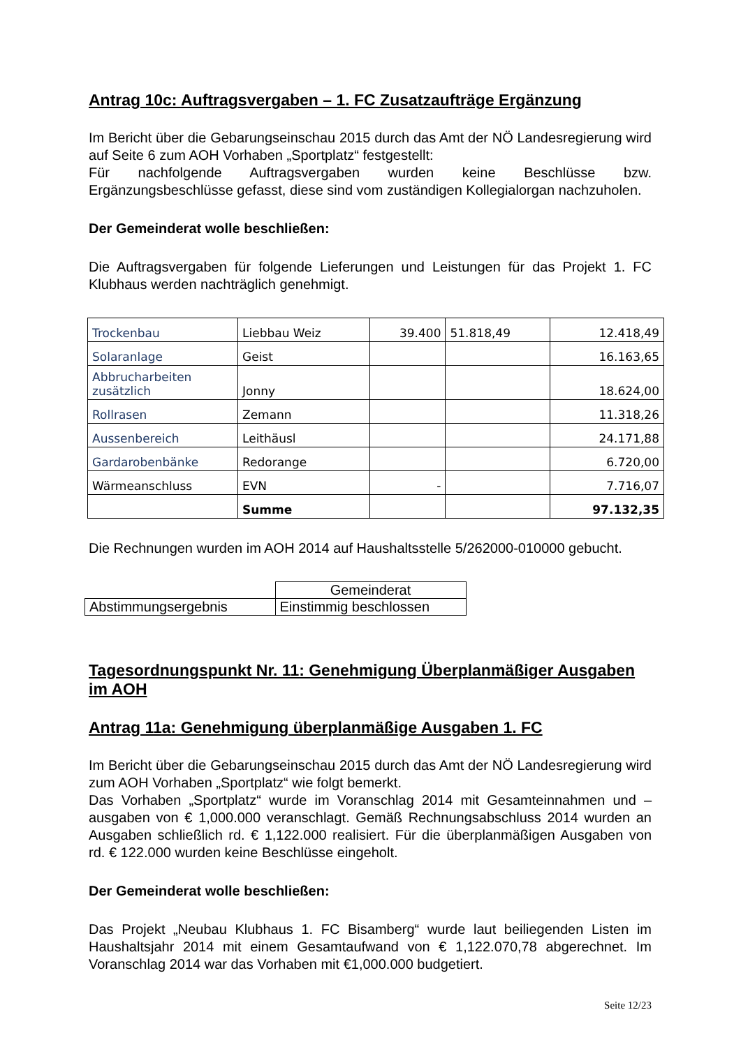Antrag 10c: Auftragsvergaben – 1. FC Zusatzaufträge Ergänzung
Im Bericht über die Gebarungseinschau 2015 durch das Amt der NÖ Landesregierung wird auf Seite 6 zum AOH Vorhaben „Sportplatz“ festgestellt:
Für nachfolgende Auftragsvergaben wurden keine Beschlüsse bzw. Ergänzungsbeschlüsse gefasst, diese sind vom zuständigen Kollegialorgan nachzuholen.
Der Gemeinderat wolle beschließen:
Die Auftragsvergaben für folgende Lieferungen und Leistungen für das Projekt 1. FC Klubhaus werden nachträglich genehmigt.
| Trockenbau | Liebbau Weiz | 39.400 | 51.818,49 | 12.418,49 |
| Solaranlage | Geist | | | 16.163,65 |
| Abbrucharbeiten zusätzlich | Jonny | | | 18.624,00 |
| Rollrasen | Zemann | | | 11.318,26 |
| Aussenbereich | Leithäusl | | | 24.171,88 |
| Gardarobenbänke | Redorange | | | 6.720,00 |
| Wärmeanschluss | EVN | - | | 7.716,07 |
| | Summe | | | 97.132,35 |
Die Rechnungen wurden im AOH 2014 auf Haushaltsstelle 5/262000-010000 gebucht.
| | Gemeinderat |
| Abstimmungsergebnis | Einstimmig beschlossen |
Tagesordnungspunkt Nr. 11: Genehmigung Überplanmäßiger Ausgaben im AOH
Antrag 11a: Genehmigung überplanmäßige Ausgaben 1. FC
Im Bericht über die Gebarungseinschau 2015 durch das Amt der NÖ Landesregierung wird zum AOH Vorhaben „Sportplatz“ wie folgt bemerkt.
Das Vorhaben „Sportplatz“ wurde im Voranschlag 2014 mit Gesamteinnahmen und –ausgaben von € 1,000.000 veranschlagt. Gemäß Rechnungsabschluss 2014 wurden an Ausgaben schließlich rd. € 1,122.000 realisiert. Für die überplanmäßigen Ausgaben von rd. € 122.000 wurden keine Beschlüsse eingeholt.
Der Gemeinderat wolle beschließen:
Das Projekt „Neubau Klubhaus 1. FC Bisamberg“ wurde laut beiliegenden Listen im Haushaltsjahr 2014 mit einem Gesamtaufwand von € 1,122.070,78 abgerechnet. Im Voranschlag 2014 war das Vorhaben mit €1,000.000 budgetiert.
Seite 12/23